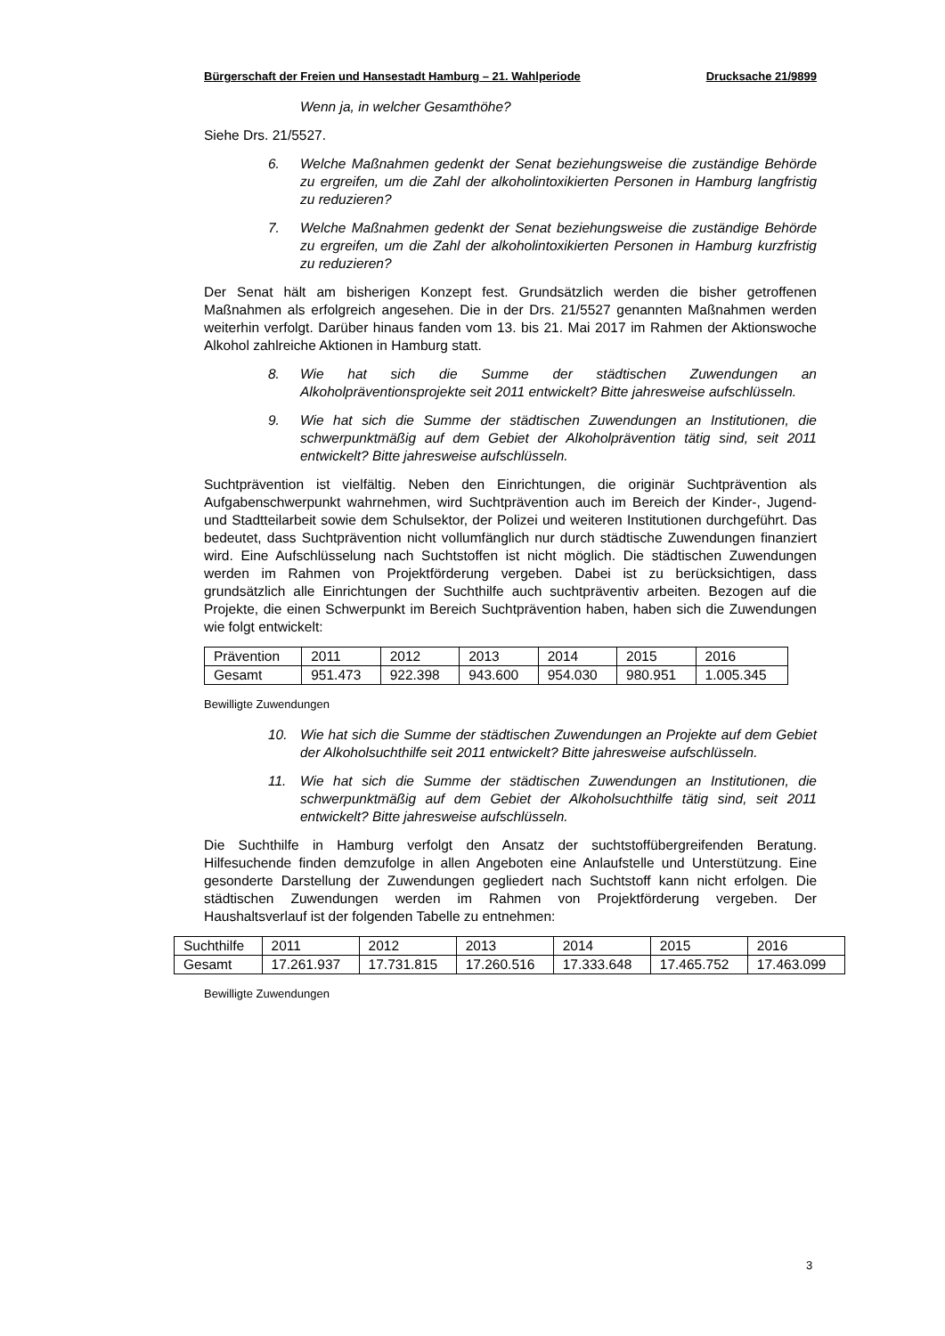Bürgerschaft der Freien und Hansestadt Hamburg – 21. Wahlperiode Drucksache 21/9899
Wenn ja, in welcher Gesamthöhe?
Siehe Drs. 21/5527.
6. Welche Maßnahmen gedenkt der Senat beziehungsweise die zuständige Behörde zu ergreifen, um die Zahl der alkoholintoxikierten Personen in Hamburg langfristig zu reduzieren?
7. Welche Maßnahmen gedenkt der Senat beziehungsweise die zuständige Behörde zu ergreifen, um die Zahl der alkoholintoxikierten Personen in Hamburg kurzfristig zu reduzieren?
Der Senat hält am bisherigen Konzept fest. Grundsätzlich werden die bisher getroffenen Maßnahmen als erfolgreich angesehen. Die in der Drs. 21/5527 genannten Maßnahmen werden weiterhin verfolgt. Darüber hinaus fanden vom 13. bis 21. Mai 2017 im Rahmen der Aktionswoche Alkohol zahlreiche Aktionen in Hamburg statt.
8. Wie hat sich die Summe der städtischen Zuwendungen an Alkoholpräventionsprojekte seit 2011 entwickelt? Bitte jahresweise aufschlüsseln.
9. Wie hat sich die Summe der städtischen Zuwendungen an Institutionen, die schwerpunktmäßig auf dem Gebiet der Alkoholprävention tätig sind, seit 2011 entwickelt? Bitte jahresweise aufschlüsseln.
Suchtprävention ist vielfältig. Neben den Einrichtungen, die originär Suchtprävention als Aufgabenschwerpunkt wahrnehmen, wird Suchtprävention auch im Bereich der Kinder-, Jugend- und Stadtteilarbeit sowie dem Schulsektor, der Polizei und weiteren Institutionen durchgeführt. Das bedeutet, dass Suchtprävention nicht vollumfänglich nur durch städtische Zuwendungen finanziert wird. Eine Aufschlüsselung nach Suchtstoffen ist nicht möglich. Die städtischen Zuwendungen werden im Rahmen von Projektförderung vergeben. Dabei ist zu berücksichtigen, dass grundsätzlich alle Einrichtungen der Suchthilfe auch suchtpräventiv arbeiten. Bezogen auf die Projekte, die einen Schwerpunkt im Bereich Suchtprävention haben, haben sich die Zuwendungen wie folgt entwickelt:
| Prävention | 2011 | 2012 | 2013 | 2014 | 2015 | 2016 |
| Gesamt | 951.473 | 922.398 | 943.600 | 954.030 | 980.951 | 1.005.345 |
Bewilligte Zuwendungen
10. Wie hat sich die Summe der städtischen Zuwendungen an Projekte auf dem Gebiet der Alkoholsuchthilfe seit 2011 entwickelt? Bitte jahresweise aufschlüsseln.
11. Wie hat sich die Summe der städtischen Zuwendungen an Institutionen, die schwerpunktmäßig auf dem Gebiet der Alkoholsuchthilfe tätig sind, seit 2011 entwickelt? Bitte jahresweise aufschlüsseln.
Die Suchthilfe in Hamburg verfolgt den Ansatz der suchtstoffübergreifenden Beratung. Hilfesuchende finden demzufolge in allen Angeboten eine Anlaufstelle und Unterstützung. Eine gesonderte Darstellung der Zuwendungen gegliedert nach Suchtstoff kann nicht erfolgen. Die städtischen Zuwendungen werden im Rahmen von Projektförderung vergeben. Der Haushaltsverlauf ist der folgenden Tabelle zu entnehmen:
| Suchthilfe | 2011 | 2012 | 2013 | 2014 | 2015 | 2016 |
| Gesamt | 17.261.937 | 17.731.815 | 17.260.516 | 17.333.648 | 17.465.752 | 17.463.099 |
Bewilligte Zuwendungen
3